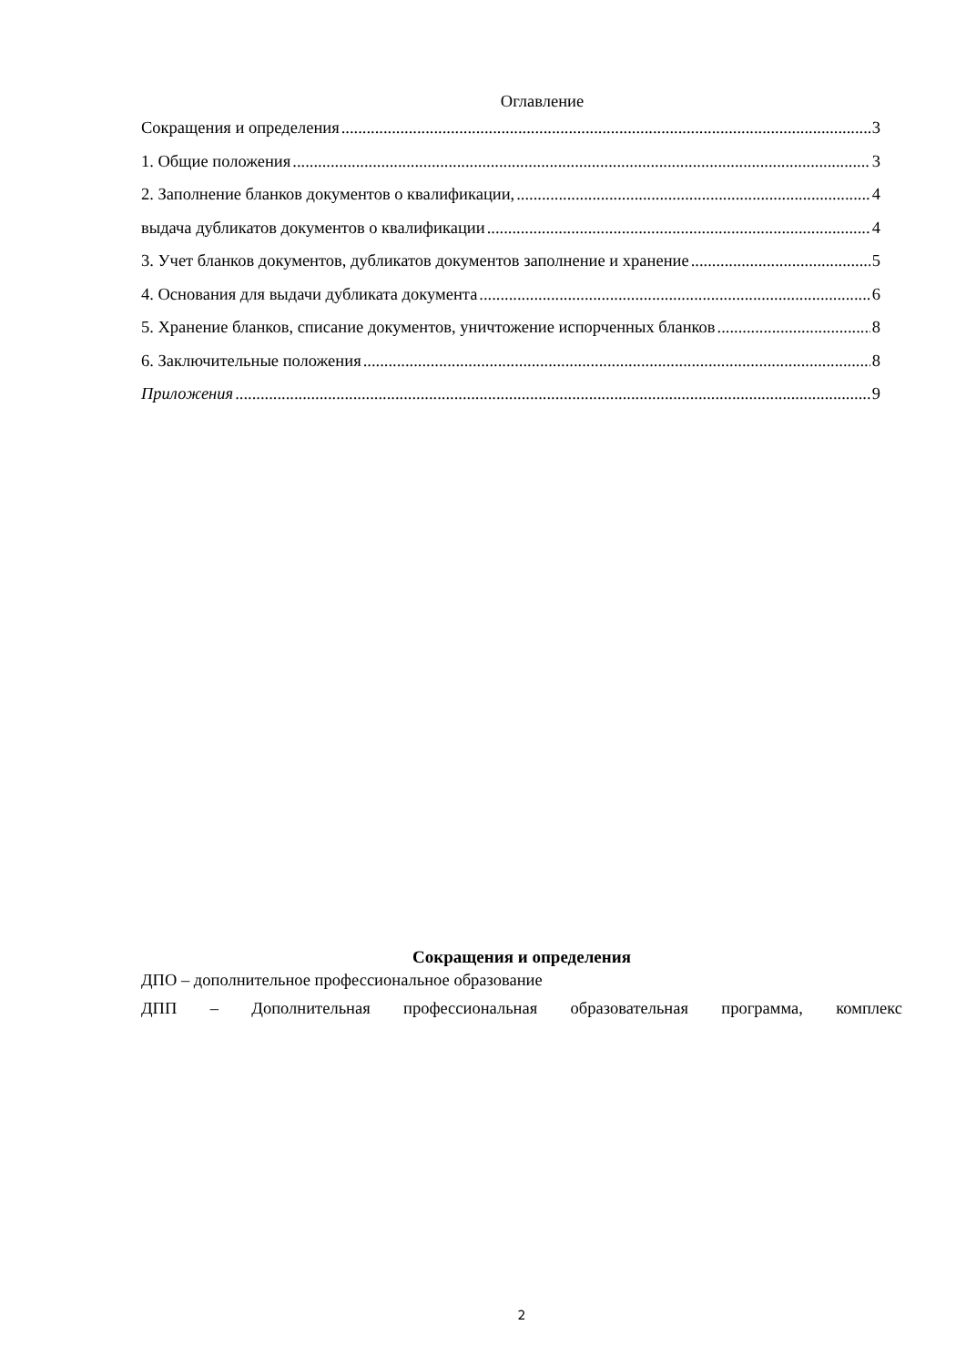Оглавление
Сокращения и определения 3
1. Общие положения 3
2. Заполнение бланков документов о квалификации, 4
выдача дубликатов документов о квалификации 4
3. Учет бланков документов, дубликатов документов заполнение и хранение 5
4. Основания для выдачи дубликата документа 6
5. Хранение бланков, списание документов, уничтожение испорченных бланков 8
6. Заключительные положения 8
Приложения 9
Сокращения и определения
ДПО – дополнительное профессиональное образование
ДПП – Дополнительная профессиональная образовательная программа, комплекс
2